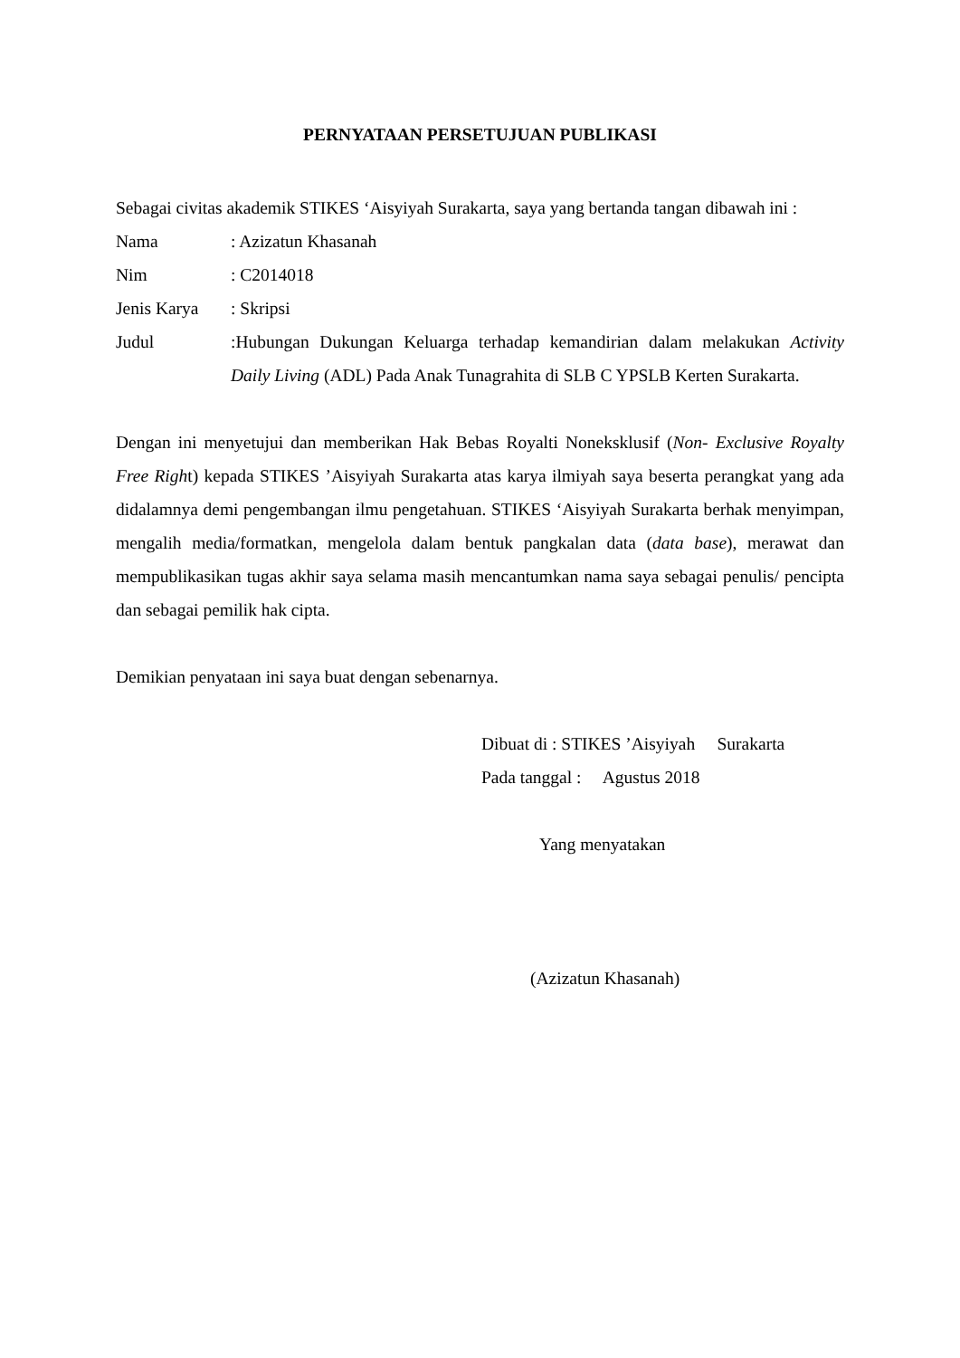PERNYATAAN PERSETUJUAN PUBLIKASI
Sebagai civitas akademik STIKES ‘Aisyiyah Surakarta, saya yang bertanda tangan dibawah ini :
Nama : Azizatun Khasanah
Nim : C2014018
Jenis Karya
: Skripsi
Judul :Hubungan Dukungan Keluarga terhadap kemandirian dalam melakukan Activity Daily Living (ADL) Pada Anak Tunagrahita di SLB C YPSLB Kerten Surakarta.
Dengan ini menyetujui dan memberikan Hak Bebas Royalti Noneksklusif (Non- Exclusive Royalty Free Right) kepada STIKES ’Aisyiyah Surakarta atas karya ilmiyah saya beserta perangkat yang ada didalamnya demi pengembangan ilmu pengetahuan. STIKES ‘Aisyiyah Surakarta berhak menyimpan, mengalih media/formatkan, mengelola dalam bentuk pangkalan data (data base), merawat dan mempublikasikan tugas akhir saya selama masih mencantumkan nama saya sebagai penulis/ pencipta dan sebagai pemilik hak cipta.
Demikian penyataan ini saya buat dengan sebenarnya.
Dibuat di : STIKES ’Aisyiyah Surakarta
Pada tanggal : Agustus 2018
Yang menyatakan
(Azizatun Khasanah)